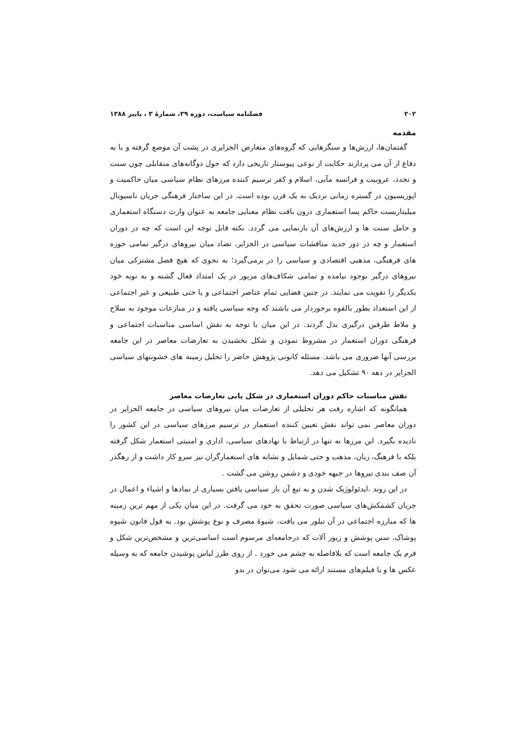۲۰۲ فصلنامه سیاست، دوره ۳۹، شمارهٔ ۳ ، پاییز ۱۳۸۸
مقدمه
گفتمان‌ها، ارزش‌ها و سنگرهایی که گروه‌های متعارض الجزایری در پشت آن موضع گرفته و یا به دفاع از آن می پردازند حکایت از نوعی پیوستار تاریخی دارد که حول دوگانه‌های متقابلی چون سنت و تجدد، عروبیت و فرانسه مآبی، اسلام و کفر ترسیم کننده مرزهای نظام سیاسی میان حاکمیت و اپوزیسیون در گستره زمانی نزدیک به یک قرن بوده است. در این ساختار فرهنگی جریان ناسیونال میلیتاریست حاکم پسا استعماری درون بافت نظام معنایی جامعه به عنوان وارث دستگاه استعماری و حامل سنت ها و ارزش‌های آن بازنمایی می گردد. نکته قابل توجه این است که چه در دوران استعمار و چه در دور جدید مناقشات سیاسی در الجزایر، تضاد میان نیروهای درگیر تمامی حوزه های فرهنگی، مذهبی اقتصادی و سیاسی را در برمی‌گیرد؛ به نحوی که هیچ فصل مشترکی میان نیروهای درگیر بوجود نیامده و تمامی شکاف‌های مزبور در یک امتداد فعال گشته و به نوبه خود یکدیگر را تقویت می نمایند. در چنین فضایی تمام عناصر اجتماعی و یا حتی طبیعی و غیر اجتماعی از این استعداد بطور بالقوه برخوردار می باشند که وجه سیاسی یافته و در منازعات موجود به سلاح و ملاط طرفین درگیری بدل گردند. در این میان با توجه به نقش اساسی مناسبات اجتماعی و فرهنگی دوران استعمار در مشروط نمودن و شکل بخشیدن به تعارضات معاصر در این جامعه بررسی آنها ضروری می باشد. مسئله کانونی پژوهش حاضر را تحلیل زمینه های خشونتهای سیاسی الجزایر در دهه ۹۰ تشکیل می دهد.
نقش مناسبات حاکم دوران استعماری در شکل یابی تعارضات معاصر
همانگونه که اشاره رفت هر تحلیلی از تعارضات میان نیروهای سیاسی در جامعه الجزایر در دوران معاصر نمی تواند نقش تعیین کننده استعمار در ترسیم مرزهای سیاسی در این کشور را نادیده بگیرد. این مرزها نه تنها در ارتباط با نهادهای سیاسی، اداری و امنیتی استعمار شکل گرفته بلکه با فرهنگ، زبان، مذهب و حتی شمایل و نشانه های استعمارگران نیز سرو کار داشت و از رهگذر آن صف بندی نیروها در جبهه خودی و دشمن روشن می گشت .
در این روند ،ایدئولوژیک شدن و به تبع آن بار سیاسی یافتن بسیاری از نمادها و اشیاء و اعمال در جریان کشمکش‌های سیاسی صورت تحقق به خود می گرفت. در این میان یکی از مهم ترین زمینه ها که مبارزه اجتماعی در آن تبلور می یافت، شیوهٔ مصرف و نوع پوشش بود. به قول فانون شیوه پوشاک، سنن پوشش و زیور آلات که درجامعه‌ای مرسوم است اساسی‌ترین و مشخص‌ترین شکل و فرم یک جامعه است که بلافاصله به چشم می خورد . از روی طرز لباس پوشیدن جامعه که به وسیله عکس ها و یا فیلم‌های مستند ارائه می شود می‌توان در بدو